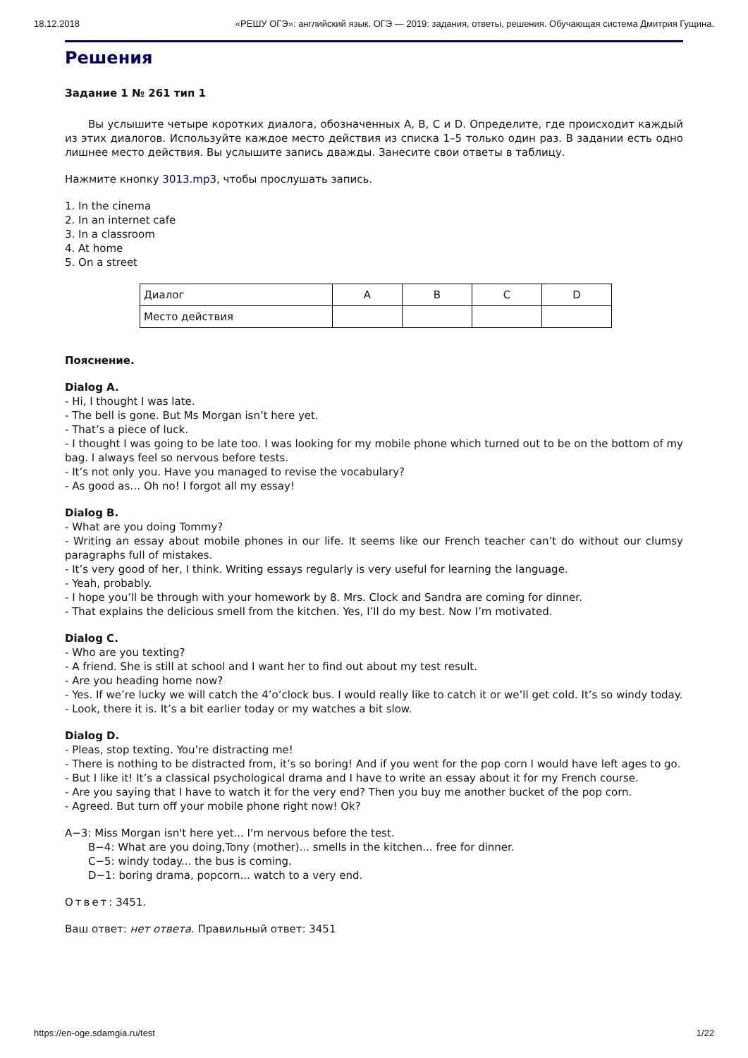18.12.2018 «РЕШУ ОГЭ»: английский язык. ОГЭ — 2019: задания, ответы, решения. Обучающая система Дмитрия Гущина.
Решения
Задание 1 № 261 тип 1
Вы услышите четыре коротких диалога, обозначенных A, B, C и D. Определите, где происходит каждый из этих диалогов. Используйте каждое место действия из списка 1–5 только один раз. В задании есть одно лишнее место действия. Вы услышите запись дважды. Занесите свои ответы в таблицу.
Нажмите кнопку 3013.mp3, чтобы прослушать запись.
1. In the cinema
2. In an internet cafe
3. In a classroom
4. At home
5. On a street
| Диалог | A | B | C | D |
| Место действия | | | | |
Пояснение.
Dialog A.
- Hi, I thought I was late.
- The bell is gone. But Ms Morgan isn’t here yet.
- That’s a piece of luck.
- I thought I was going to be late too. I was looking for my mobile phone which turned out to be on the bottom of my bag. I always feel so nervous before tests.
- It’s not only you. Have you managed to revise the vocabulary?
- As good as… Oh no! I forgot all my essay!
Dialog B.
- What are you doing Tommy?
- Writing an essay about mobile phones in our life. It seems like our French teacher can’t do without our clumsy paragraphs full of mistakes.
- It’s very good of her, I think. Writing essays regularly is very useful for learning the language.
- Yeah, probably.
- I hope you’ll be through with your homework by 8. Mrs. Clock and Sandra are coming for dinner.
- That explains the delicious smell from the kitchen. Yes, I’ll do my best. Now I’m motivated.
Dialog C.
- Who are you texting?
- A friend. She is still at school and I want her to find out about my test result.
- Are you heading home now?
- Yes. If we’re lucky we will catch the 4’o’clock bus. I would really like to catch it or we’ll get cold. It’s so windy today.
- Look, there it is. It’s a bit earlier today or my watches a bit slow.
Dialog D.
- Pleas, stop texting. You’re distracting me!
- There is nothing to be distracted from, it’s so boring! And if you went for the pop corn I would have left ages to go.
- But I like it! It’s a classical psychological drama and I have to write an essay about it for my French course.
- Are you saying that I have to watch it for the very end? Then you buy me another bucket of the pop corn.
- Agreed. But turn off your mobile phone right now! Ok?
A−3: Miss Morgan isn't here yet... I'm nervous before the test.
B−4: What are you doing,Tony (mother)... smells in the kitchen... free for dinner.
C−5: windy today... the bus is coming.
D−1: boring drama, popcorn... watch to a very end.
Ответ: 3451.
Ваш ответ: нет ответа. Правильный ответ: 3451
https://en-oge.sdamgia.ru/test 1/22